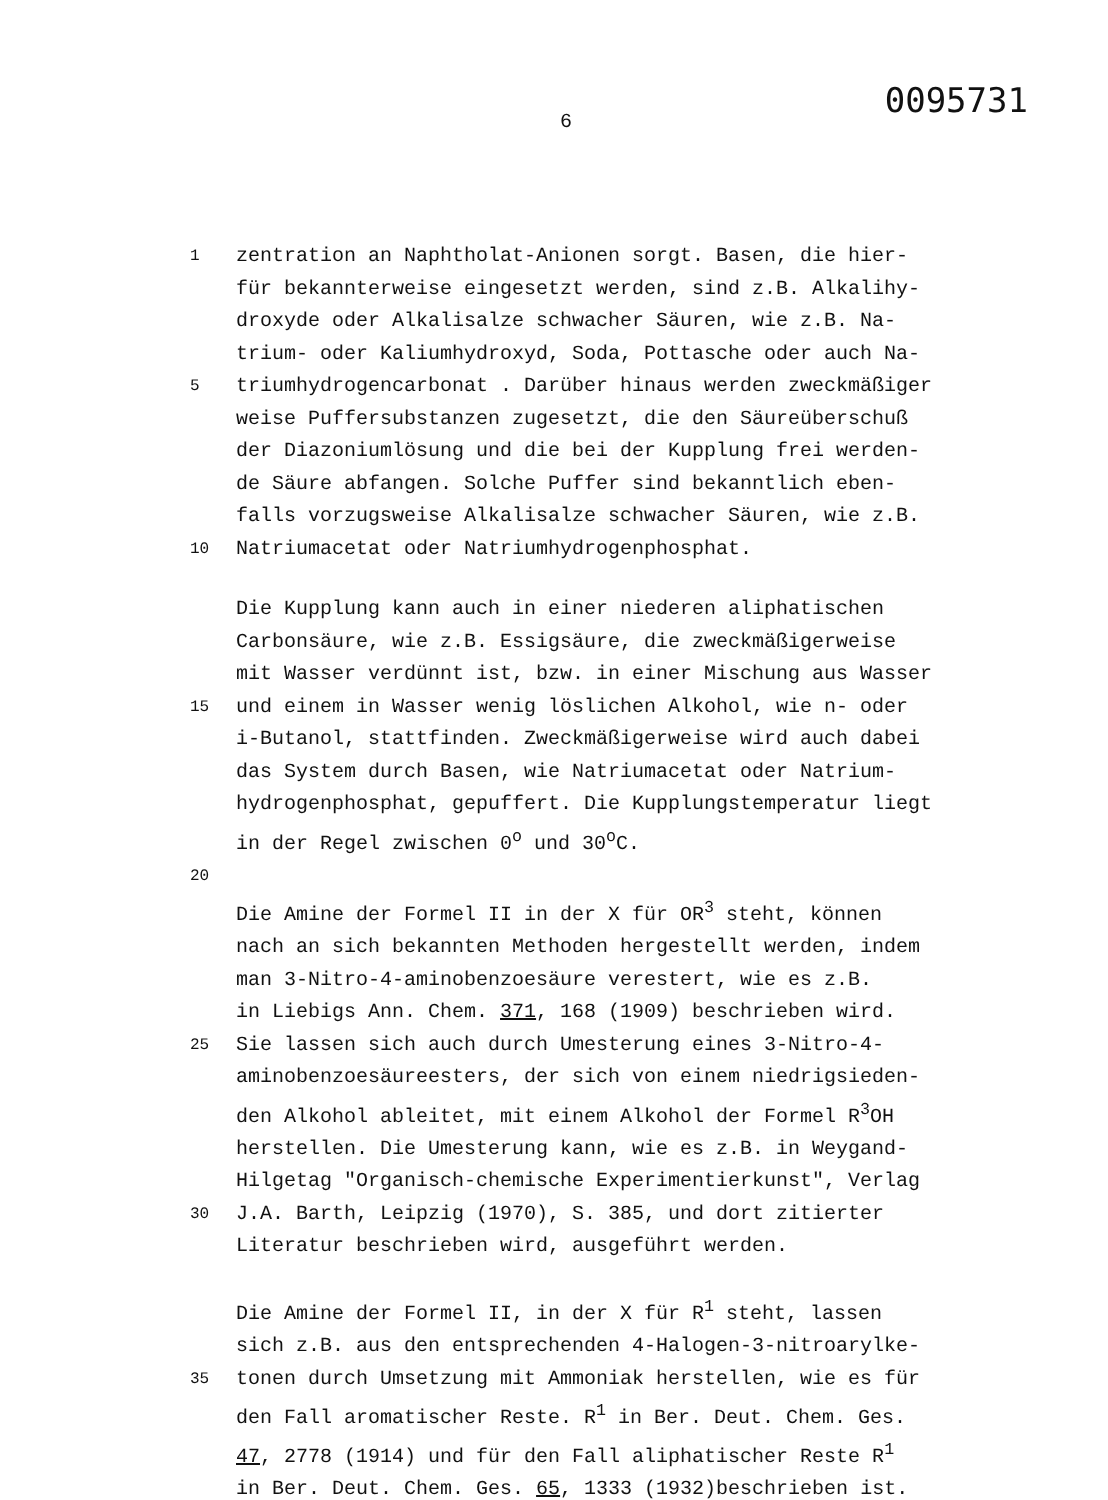6 0095731
1 zentration an Naphtholat-Anionen sorgt. Basen, die hier-
für bekannterweise eingesetzt werden, sind z.B. Alkalihy-
droxyde oder Alkalisalze schwacher Säuren, wie z.B. Na-
trium- oder Kaliumhydroxyd, Soda, Pottasche oder auch Na-
5 triumhydrogencarbonat . Darüber hinaus werden zweckmäßiger
weise Puffersubstanzen zugesetzt, die den Säureüberschuß
der Diazoniumlösung und die bei der Kupplung frei werden-
de Säure abfangen. Solche Puffer sind bekanntlich eben-
falls vorzugsweise Alkalisalze schwacher Säuren, wie z.B.
10 Natriumacetat oder Natriumhydrogenphosphat.
Die Kupplung kann auch in einer niederen aliphatischen
Carbonsäure, wie z.B. Essigsäure, die zweckmäßigerweise
mit Wasser verdünnt ist, bzw. in einer Mischung aus Wasser
15 und einem in Wasser wenig löslichen Alkohol, wie n- oder
i-Butanol, stattfinden. Zweckmäßigerweise wird auch dabei
das System durch Basen, wie Natriumacetat oder Natrium-
hydrogenphosphat, gepuffert. Die Kupplungstemperatur liegt
in der Regel zwischen 0<sup>o</sup> und 30<sup>o</sup>C.
20
Die Amine der Formel II in der X für OR<sup>3</sup> steht, können
nach an sich bekannten Methoden hergestellt werden, indem
man 3-Nitro-4-aminobenzoesäure verestert, wie es z.B.
in Liebigs Ann. Chem. 371, 168 (1909) beschrieben wird.
25 Sie lassen sich auch durch Umesterung eines 3-Nitro-4-
aminobenzoesäureesters, der sich von einem niedrigsieden-
den Alkohol ableitet, mit einem Alkohol der Formel R<sup>3</sup>OH
herstellen. Die Umesterung kann, wie es z.B. in Weygand-
Hilgetag "Organisch-chemische Experimentierkunst", Verlag
30 J.A. Barth, Leipzig (1970), S. 385, und dort zitierter
Literatur beschrieben wird, ausgeführt werden.
Die Amine der Formel II, in der X für R<sup>1</sup> steht, lassen
sich z.B. aus den entsprechenden 4-Halogen-3-nitroarylke-
35 tonen durch Umsetzung mit Ammoniak herstellen, wie es für
den Fall aromatischer Reste. R<sup>1</sup> in Ber. Deut. Chem. Ges.
47, 2778 (1914) und für den Fall aliphatischer Reste R<sup>1</sup>
in Ber. Deut. Chem. Ges. 65, 1333 (1932)beschrieben ist.